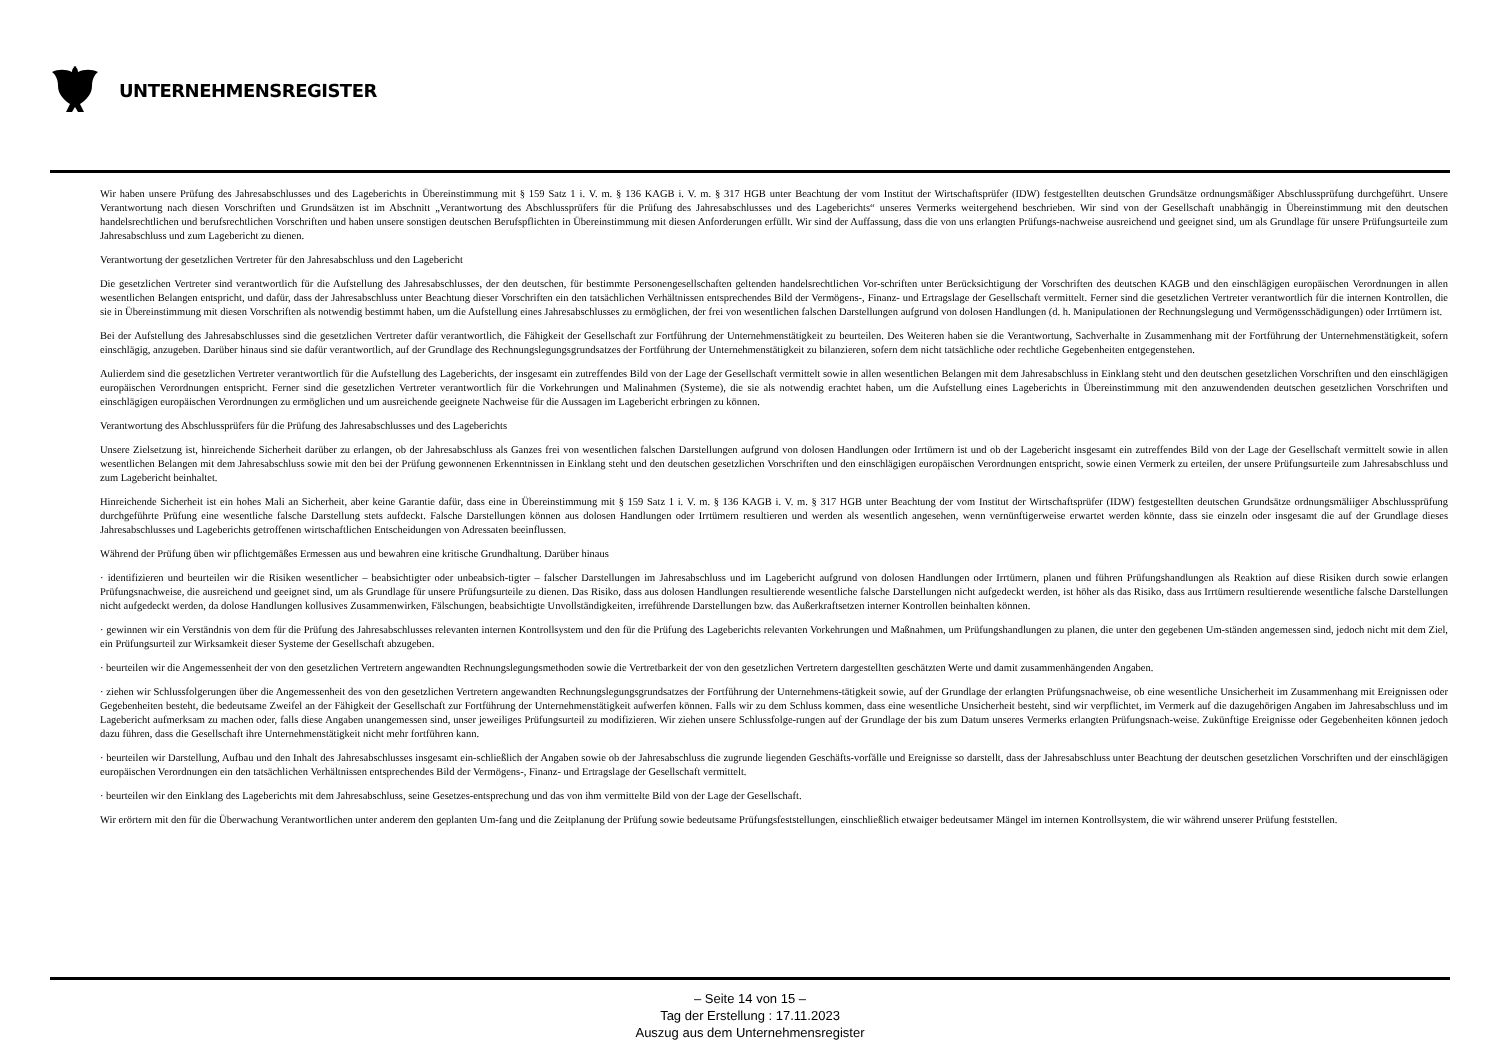UNTERNEHMENSREGISTER
Wir haben unsere Prüfung des Jahresabschlusses und des Lageberichts in Übereinstimmung mit § 159 Satz 1 i. V. m. § 136 KAGB i. V. m. § 317 HGB unter Beachtung der vom Institut der Wirtschaftsprüfer (IDW) festgestellten deutschen Grundsätze ordnungsmäßiger Abschlussprüfung durchgeführt. Unsere Verantwortung nach diesen Vorschriften und Grundsätzen ist im Abschnitt „Verantwortung des Abschlussprüfers für die Prüfung des Jahresabschlusses und des Lageberichts“ unseres Vermerks weitergehend beschrieben. Wir sind von der Gesellschaft unabhängig in Übereinstimmung mit den deutschen handelsrechtlichen und berufsrechtlichen Vorschriften und haben unsere sonstigen deutschen Berufspflichten in Übereinstimmung mit diesen Anforderungen erfüllt. Wir sind der Auffassung, dass die von uns erlangten Prüfungs-nachweise ausreichend und geeignet sind, um als Grundlage für unsere Prüfungsurteile zum Jahresabschluss und zum Lagebericht zu dienen.
Verantwortung der gesetzlichen Vertreter für den Jahresabschluss und den Lagebericht
Die gesetzlichen Vertreter sind verantwortlich für die Aufstellung des Jahresabschlusses, der den deutschen, für bestimmte Personengesellschaften geltenden handelsrechtlichen Vor-schriften unter Berücksichtigung der Vorschriften des deutschen KAGB und den einschlägigen europäischen Verordnungen in allen wesentlichen Belangen entspricht, und dafür, dass der Jahresabschluss unter Beachtung dieser Vorschriften ein den tatsächlichen Verhältnissen entsprechendes Bild der Vermögens-, Finanz- und Ertragslage der Gesellschaft vermittelt. Ferner sind die gesetzlichen Vertreter verantwortlich für die internen Kontrollen, die sie in Übereinstimmung mit diesen Vorschriften als notwendig bestimmt haben, um die Aufstellung eines Jahresabschlusses zu ermöglichen, der frei von wesentlichen falschen Darstellungen aufgrund von dolosen Handlungen (d. h. Manipulationen der Rechnungslegung und Vermögensschädigungen) oder Irrtümern ist.
Bei der Aufstellung des Jahresabschlusses sind die gesetzlichen Vertreter dafür verantwortlich, die Fähigkeit der Gesellschaft zur Fortführung der Unternehmenstätigkeit zu beurteilen. Des Weiteren haben sie die Verantwortung, Sachverhalte in Zusammenhang mit der Fortführung der Unternehmenstätigkeit, sofern einschlägig, anzugeben. Darüber hinaus sind sie dafür verantwortlich, auf der Grundlage des Rechnungslegungsgrundsatzes der Fortführung der Unternehmenstätigkeit zu bilanzieren, sofern dem nicht tatsächliche oder rechtliche Gegebenheiten entgegenstehen.
Aulierdem sind die gesetzlichen Vertreter verantwortlich für die Aufstellung des Lageberichts, der insgesamt ein zutreffendes Bild von der Lage der Gesellschaft vermittelt sowie in allen wesentlichen Belangen mit dem Jahresabschluss in Einklang steht und den deutschen gesetzlichen Vorschriften und den einschlägigen europäischen Verordnungen entspricht. Ferner sind die gesetzlichen Vertreter verantwortlich für die Vorkehrungen und Malinahmen (Systeme), die sie als notwendig erachtet haben, um die Aufstellung eines Lageberichts in Übereinstimmung mit den anzuwendenden deutschen gesetzlichen Vorschriften und einschlägigen europäischen Verordnungen zu ermöglichen und um ausreichende geeignete Nachweise für die Aussagen im Lagebericht erbringen zu können.
Verantwortung des Abschlussprüfers für die Prüfung des Jahresabschlusses und des Lageberichts
Unsere Zielsetzung ist, hinreichende Sicherheit darüber zu erlangen, ob der Jahresabschluss als Ganzes frei von wesentlichen falschen Darstellungen aufgrund von dolosen Handlungen oder Irrtümern ist und ob der Lagebericht insgesamt ein zutreffendes Bild von der Lage der Gesellschaft vermittelt sowie in allen wesentlichen Belangen mit dem Jahresabschluss sowie mit den bei der Prüfung gewonnenen Erkenntnissen in Einklang steht und den deutschen gesetzlichen Vorschriften und den einschlägigen europäischen Verordnungen entspricht, sowie einen Vermerk zu erteilen, der unsere Prüfungsurteile zum Jahresabschluss und zum Lagebericht beinhaltet.
Hinreichende Sicherheit ist ein hohes Mali an Sicherheit, aber keine Garantie dafür, dass eine in Übereinstimmung mit § 159 Satz 1 i. V. m. § 136 KAGB i. V. m. § 317 HGB unter Beachtung der vom Institut der Wirtschaftsprüfer (IDW) festgestellten deutschen Grundsätze ordnungsmäliiger Abschlussprüfung durchgeführte Prüfung eine wesentliche falsche Darstellung stets aufdeckt. Falsche Darstellungen können aus dolosen Handlungen oder Irrtümern resultieren und werden als wesentlich angesehen, wenn vernünftigerweise erwartet werden könnte, dass sie einzeln oder insgesamt die auf der Grundlage dieses Jahresabschlusses und Lageberichts getroffenen wirtschaftlichen Entscheidungen von Adressaten beeinflussen.
Während der Prüfung üben wir pflichtgemäßes Ermessen aus und bewahren eine kritische Grundhaltung. Darüber hinaus
· identifizieren und beurteilen wir die Risiken wesentlicher – beabsichtigter oder unbeabsich-tigter – falscher Darstellungen im Jahresabschluss und im Lagebericht aufgrund von dolosen Handlungen oder Irrtümern, planen und führen Prüfungshandlungen als Reaktion auf diese Risiken durch sowie erlangen Prüfungsnachweise, die ausreichend und geeignet sind, um als Grundlage für unsere Prüfungsurteile zu dienen. Das Risiko, dass aus dolosen Handlungen resultierende wesentliche falsche Darstellungen nicht aufgedeckt werden, ist höher als das Risiko, dass aus Irrtümern resultierende wesentliche falsche Darstellungen nicht aufgedeckt werden, da dolose Handlungen kollusives Zusammenwirken, Fälschungen, beabsichtigte Unvollständigkeiten, irreführende Darstellungen bzw. das Außerkraftsetzen interner Kontrollen beinhalten können.
· gewinnen wir ein Verständnis von dem für die Prüfung des Jahresabschlusses relevanten internen Kontrollsystem und den für die Prüfung des Lageberichts relevanten Vorkehrungen und Maßnahmen, um Prüfungshandlungen zu planen, die unter den gegebenen Um-ständen angemessen sind, jedoch nicht mit dem Ziel, ein Prüfungsurteil zur Wirksamkeit dieser Systeme der Gesellschaft abzugeben.
· beurteilen wir die Angemessenheit der von den gesetzlichen Vertretern angewandten Rechnungslegungsmethoden sowie die Vertretbarkeit der von den gesetzlichen Vertretern dargestellten geschätzten Werte und damit zusammenhängenden Angaben.
· ziehen wir Schlussfolgerungen über die Angemessenheit des von den gesetzlichen Vertretern angewandten Rechnungslegungsgrundsatzes der Fortführung der Unternehmens-tätigkeit sowie, auf der Grundlage der erlangten Prüfungsnachweise, ob eine wesentliche Unsicherheit im Zusammenhang mit Ereignissen oder Gegebenheiten besteht, die bedeutsame Zweifel an der Fähigkeit der Gesellschaft zur Fortführung der Unternehmenstätigkeit aufwerfen können. Falls wir zu dem Schluss kommen, dass eine wesentliche Unsicherheit besteht, sind wir verpflichtet, im Vermerk auf die dazugehörigen Angaben im Jahresabschluss und im Lagebericht aufmerksam zu machen oder, falls diese Angaben unangemessen sind, unser jeweiliges Prüfungsurteil zu modifizieren. Wir ziehen unsere Schlussfolge-rungen auf der Grundlage der bis zum Datum unseres Vermerks erlangten Prüfungsnach-weise. Zukünftige Ereignisse oder Gegebenheiten können jedoch dazu führen, dass die Gesellschaft ihre Unternehmenstätigkeit nicht mehr fortführen kann.
· beurteilen wir Darstellung, Aufbau und den Inhalt des Jahresabschlusses insgesamt ein-schließlich der Angaben sowie ob der Jahresabschluss die zugrunde liegenden Geschäfts-vorfälle und Ereignisse so darstellt, dass der Jahresabschluss unter Beachtung der deutschen gesetzlichen Vorschriften und der einschlägigen europäischen Verordnungen ein den tatsächlichen Verhältnissen entsprechendes Bild der Vermögens-, Finanz- und Ertragslage der Gesellschaft vermittelt.
· beurteilen wir den Einklang des Lageberichts mit dem Jahresabschluss, seine Gesetzes-entsprechung und das von ihm vermittelte Bild von der Lage der Gesellschaft.
Wir erörtern mit den für die Überwachung Verantwortlichen unter anderem den geplanten Um-fang und die Zeitplanung der Prüfung sowie bedeutsame Prüfungsfeststellungen, einschließlich etwaiger bedeutsamer Mängel im internen Kontrollsystem, die wir während unserer Prüfung feststellen.
– Seite 14 von 15 –
Tag der Erstellung : 17.11.2023
Auszug aus dem Unternehmensregister